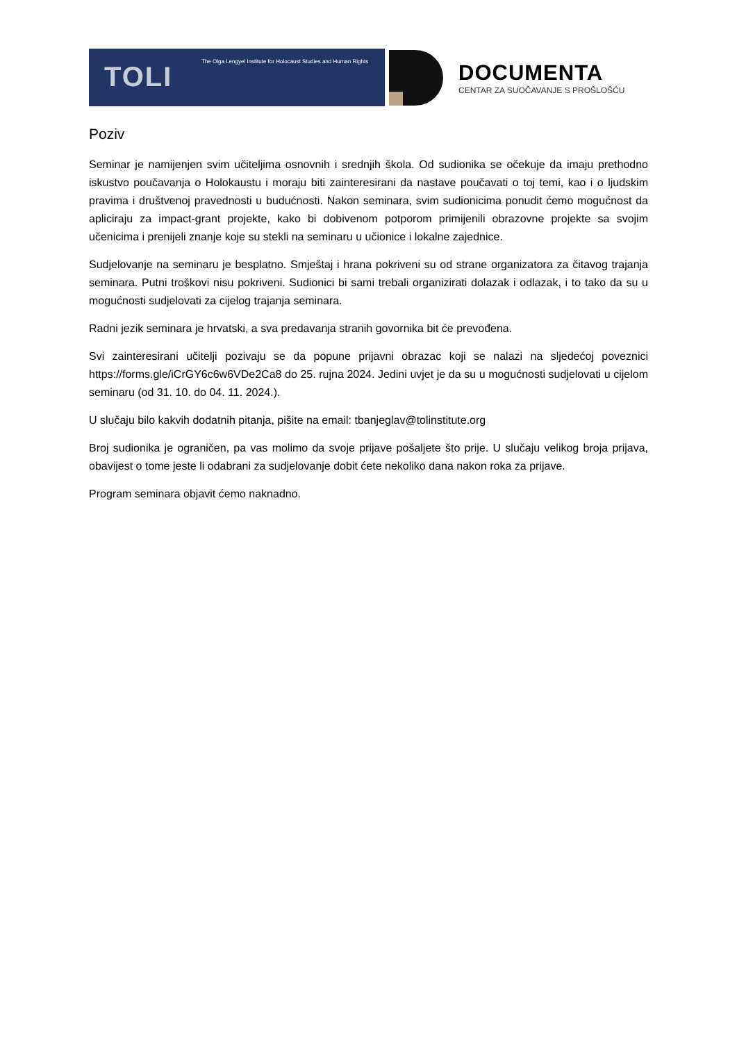TOLI
The Olga Lengyel Institute for Holocaust Studies and Human Rights
DOCUMENTA
CENTAR ZA SUOČAVANJE S PROŠLOŠĆU
Poziv
Seminar je namijenjen svim učiteljima osnovnih i srednjih škola. Od sudionika se očekuje da imaju prethodno iskustvo poučavanja o Holokaustu i moraju biti zainteresirani da nastave poučavati o toj temi, kao i o ljudskim pravima i društvenoj pravednosti u budućnosti. Nakon seminara, svim sudionicima ponudit ćemo mogućnost da apliciraju za impact-grant projekte, kako bi dobivenom potporom primijenili obrazovne projekte sa svojim učenicima i prenijeli znanje koje su stekli na seminaru u učionice i lokalne zajednice.
Sudjelovanje na seminaru je besplatno. Smještaj i hrana pokriveni su od strane organizatora za čitavog trajanja seminara. Putni troškovi nisu pokriveni. Sudionici bi sami trebali organizirati dolazak i odlazak, i to tako da su u mogućnosti sudjelovati za cijelog trajanja seminara.
Radni jezik seminara je hrvatski, a sva predavanja stranih govornika bit će prevođena.
Svi zainteresirani učitelji pozivaju se da popune prijavni obrazac koji se nalazi na sljedećoj poveznici https://forms.gle/iCrGY6c6w6VDe2Ca8 do 25. rujna 2024. Jedini uvjet je da su u mogućnosti sudjelovati u cijelom seminaru (od 31. 10. do 04. 11. 2024.).
U slučaju bilo kakvih dodatnih pitanja, pišite na email: tbanjeglav@tolinstitute.org
Broj sudionika je ograničen, pa vas molimo da svoje prijave pošaljete što prije. U slučaju velikog broja prijava, obavijest o tome jeste li odabrani za sudjelovanje dobit ćete nekoliko dana nakon roka za prijave.
Program seminara objavit ćemo naknadno.